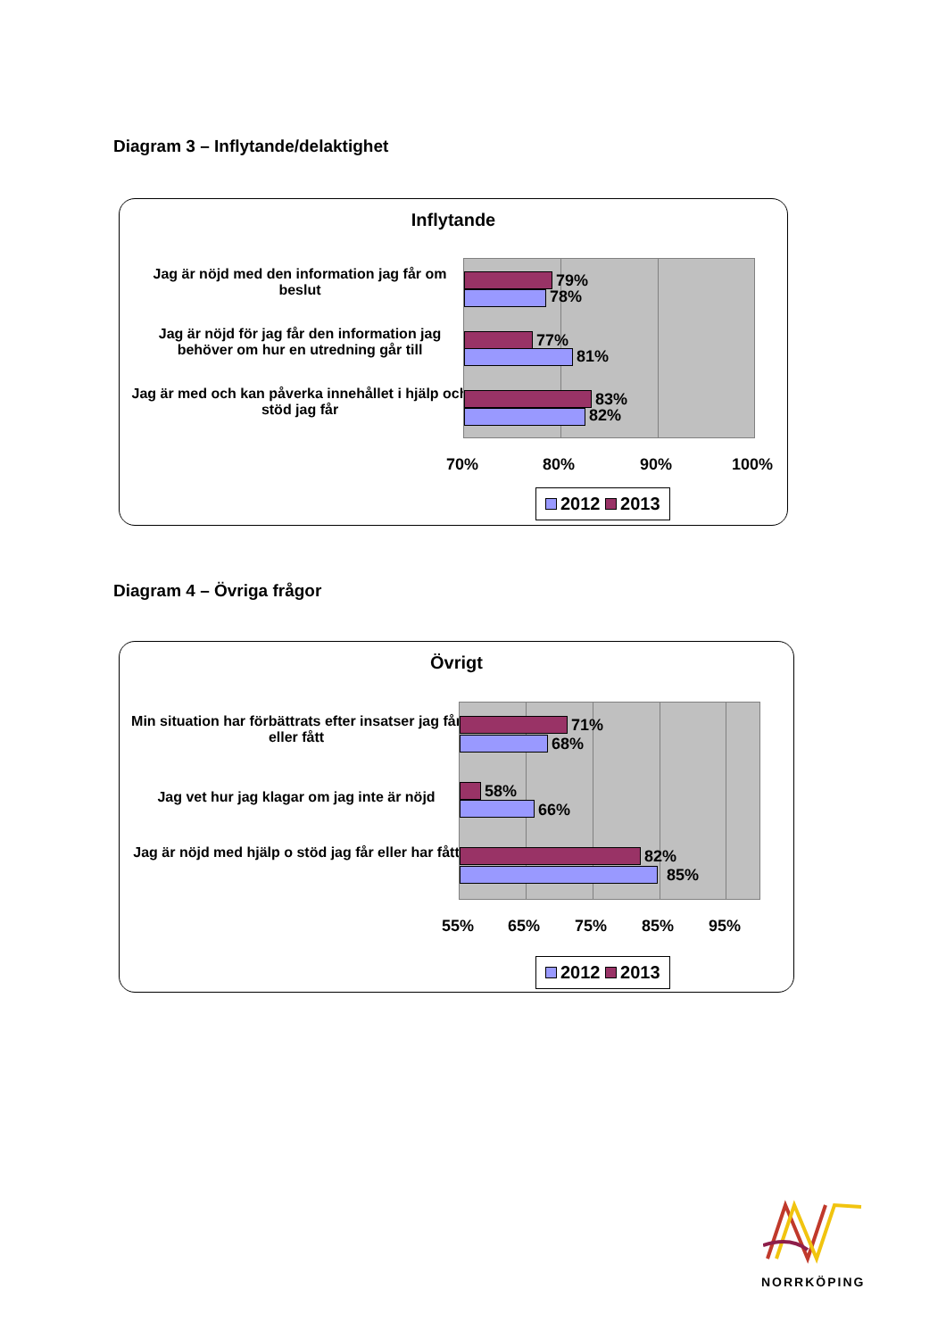Diagram 3 – Inflytande/delaktighet
Inflytande
Jag är nöjd med den information jag får om beslut
Jag är nöjd för jag får den information jag behöver om hur en utredning går till
Jag är med och kan påverka innehållet i hjälp och stöd jag får
79%
78%
77%
81%
83%
82%
70% 80% 90% 100%
2012 2013
Diagram 4 – Övriga frågor
Övrigt
Min situation har förbättrats efter insatser jag får eller fått
Jag vet hur jag klagar om jag inte är nöjd
Jag är nöjd med hjälp o stöd jag får eller har fått
71%
68%
58%
66%
82%
85%
55% 65% 75% 85% 95%
2012 2013
NORRKÖPING